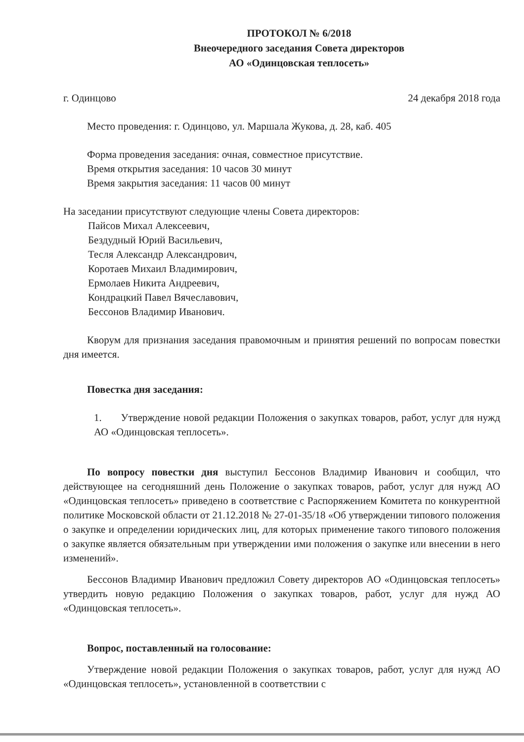ПРОТОКОЛ № 6/2018
Внеочередного заседания Совета директоров
АО «Одинцовская теплосеть»
г. Одинцово 24 декабря 2018 года
Место проведения: г. Одинцово, ул. Маршала Жукова, д. 28, каб. 405
Форма проведения заседания: очная, совместное присутствие.
Время открытия заседания: 10 часов 30 минут
Время закрытия заседания: 11 часов 00 минут
На заседании присутствуют следующие члены Совета директоров:
Пайсов Михал Алексеевич,
Бездудный Юрий Васильевич,
Тесля Александр Александрович,
Коротаев Михаил Владимирович,
Ермолаев Никита Андреевич,
Кондрацкий Павел Вячеславович,
Бессонов Владимир Иванович.
Кворум для признания заседания правомочным и принятия решений по вопросам повестки дня имеется.
Повестка дня заседания:
1. Утверждение новой редакции Положения о закупках товаров, работ, услуг для нужд АО «Одинцовская теплосеть».
По вопросу повестки дня выступил Бессонов Владимир Иванович и сообщил, что действующее на сегодняшний день Положение о закупках товаров, работ, услуг для нужд АО «Одинцовская теплосеть» приведено в соответствие с Распоряжением Комитета по конкурентной политике Московской области от 21.12.2018 № 27-01-35/18 «Об утверждении типового положения о закупке и определении юридических лиц, для которых применение такого типового положения о закупке является обязательным при утверждении ими положения о закупке или внесении в него изменений».
Бессонов Владимир Иванович предложил Совету директоров АО «Одинцовская теплосеть» утвердить новую редакцию Положения о закупках товаров, работ, услуг для нужд АО «Одинцовская теплосеть».
Вопрос, поставленный на голосование:
Утверждение новой редакции Положения о закупках товаров, работ, услуг для нужд АО «Одинцовская теплосеть», установленной в соответствии с